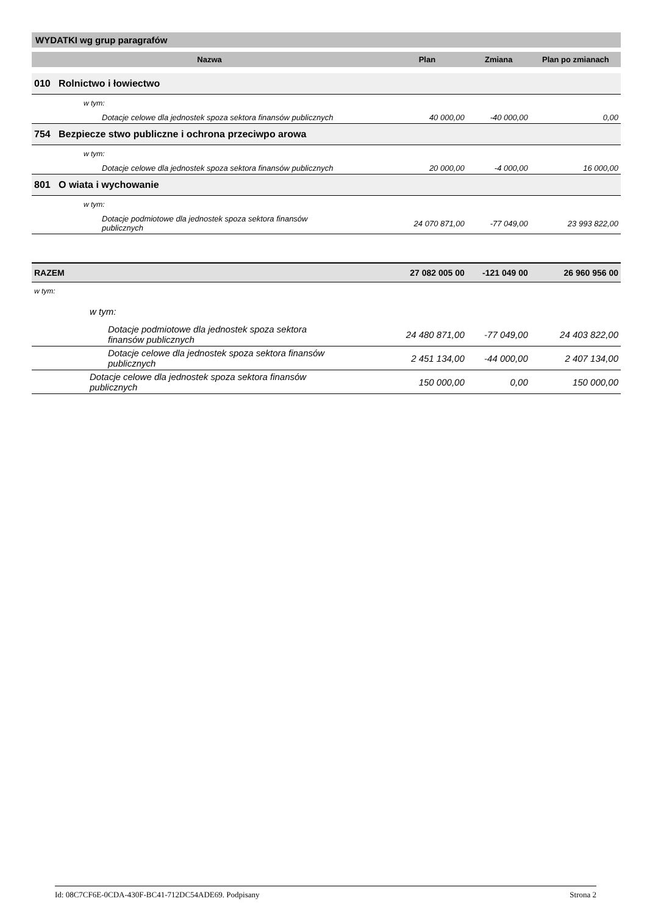WYDATKI wg grup paragrafów
| Nazwa | Plan | Zmiana | Plan po zmianach |
| --- | --- | --- | --- |
| 010 Rolnictwo i łowiectwo | | | |
| w tym: | | | |
| Dotacje celowe dla jednostek spoza sektora finansów publicznych | 40 000,00 | -40 000,00 | 0,00 |
| 754 Bezpiecze stwo publiczne i ochrona przeciwpo arowa | | | |
| w tym: | | | |
| Dotacje celowe dla jednostek spoza sektora finansów publicznych | 20 000,00 | -4 000,00 | 16 000,00 |
| 801 O wiata i wychowanie | | | |
| w tym: | | | |
| Dotacje podmiotowe dla jednostek spoza sektora finansów publicznych | 24 070 871,00 | -77 049,00 | 23 993 822,00 |
| RAZEM | 27 082 005 00 | -121 049 00 | 26 960 956 00 |
| w tym: | | | |
| w tym: | | | |
| Dotacje podmiotowe dla jednostek spoza sektora finansów publicznych | 24 480 871,00 | -77 049,00 | 24 403 822,00 |
| Dotacje celowe dla jednostek spoza sektora finansów publicznych | 2 451 134,00 | -44 000,00 | 2 407 134,00 |
| Dotacje celowe dla jednostek spoza sektora finansów publicznych | 150 000,00 | 0,00 | 150 000,00 |
Id: 08C7CF6E-0CDA-430F-BC41-712DC54ADE69. Podpisany Strona 2